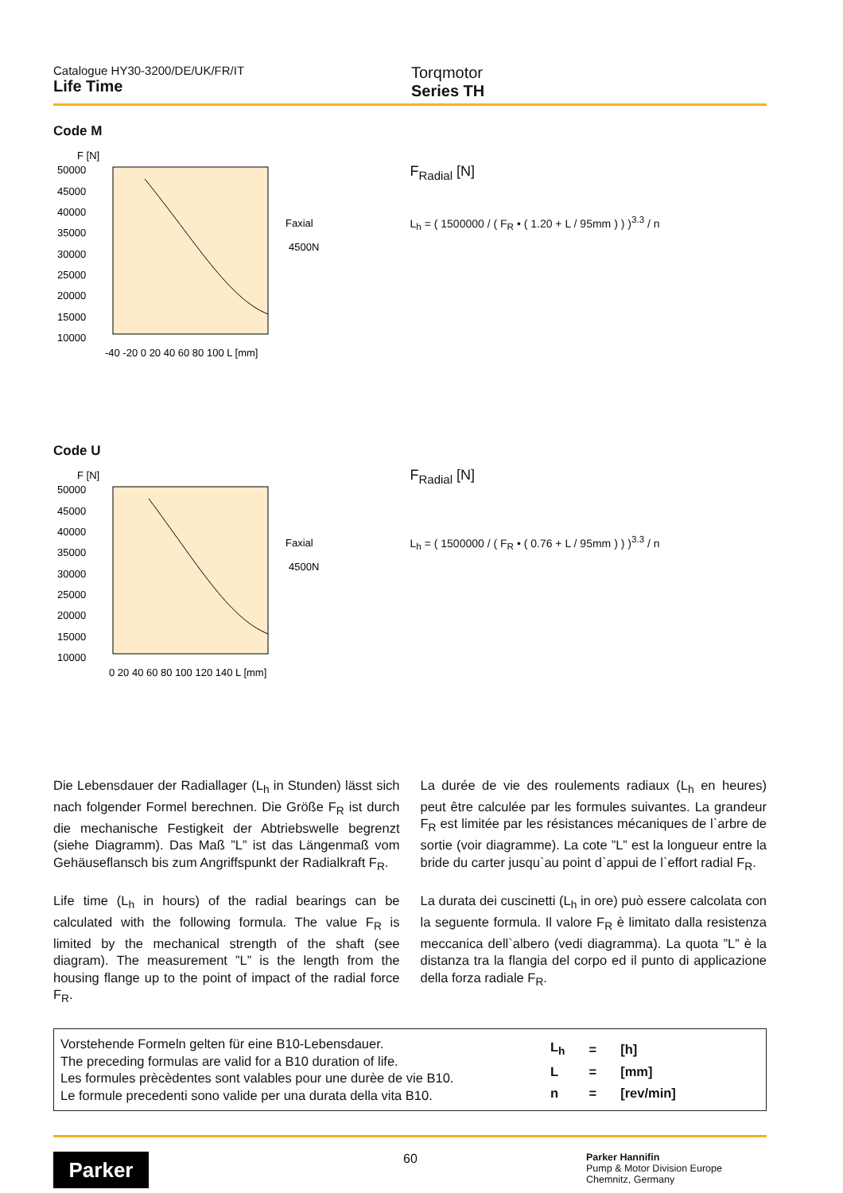Catalogue HY30-3200/DE/UK/FR/IT
Life Time
Torqmotor
Series TH
Code M
F [N]
50000
45000
40000
35000
30000
25000
20000
15000
10000
-40 -20 0 20 40 60 80 100 L [mm]
Faxial
4500N
F<sub>Radial</sub> [N]
L<sub>h</sub> = ( 1500000 / ( F<sub>R</sub> • ( 1.20 + L / 95mm ) ) )<sup>3.3</sup> / n
Code U
F [N]
50000
45000
40000
35000
30000
25000
20000
15000
10000
0 20 40 60 80 100 120 140 L [mm]
Faxial
4500N
F<sub>Radial</sub> [N]
L<sub>h</sub> = ( 1500000 / ( F<sub>R</sub> • ( 0.76 + L / 95mm ) ) )<sup>3.3</sup> / n
Die Lebensdauer der Radiallager (L<sub>h</sub> in Stunden) lässt sich nach folgender Formel berechnen. Die Größe F<sub>R</sub> ist durch die mechanische Festigkeit der Abtriebswelle begrenzt (siehe Diagramm). Das Maß ”L” ist das Längenmaß vom Gehäuseflansch bis zum Angriffspunkt der Radialkraft F<sub>R</sub>.
Life time (L<sub>h</sub> in hours) of the radial bearings can be calculated with the following formula. The value F<sub>R</sub> is limited by the mechanical strength of the shaft (see diagram). The measurement ”L” is the length from the housing flange up to the point of impact of the radial force F<sub>R</sub>.
La durée de vie des roulements radiaux (L<sub>h</sub> en heures) peut être calculée par les formules suivantes. La grandeur F<sub>R</sub> est limitée par les résistances mécaniques de l`arbre de sortie (voir diagramme). La cote ”L” est la longueur entre la bride du carter jusqu`au point d`appui de l`effort radial F<sub>R</sub>.
La durata dei cuscinetti (L<sub>h</sub> in ore) può essere calcolata con la seguente formula. Il valore F<sub>R</sub> è limitato dalla resistenza meccanica dell`albero (vedi diagramma). La quota ”L” è la distanza tra la flangia del corpo ed il punto di applicazione della forza radiale F<sub>R</sub>.
Vorstehende Formeln gelten für eine B10-Lebensdauer.
The preceding formulas are valid for a B10 duration of life.
Les formules prècèdentes sont valables pour une durèe de vie B10.
Le formule precedenti sono valide per una durata della vita B10.
| L<sub>h</sub> | = | [h] |
| L | = | [mm] |
| n | = | [rev/min] |
Parker
60
Parker Hannifin
Pump & Motor Division Europe
Chemnitz, Germany